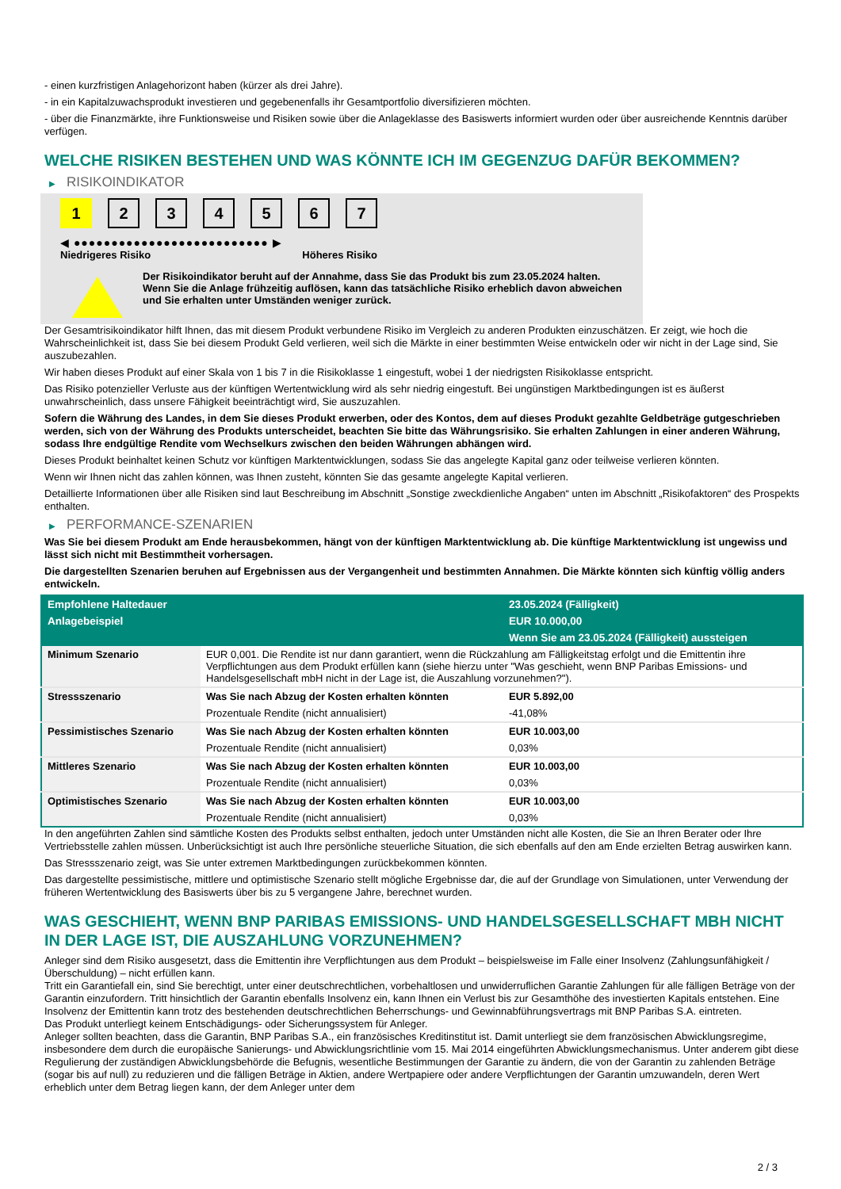- einen kurzfristigen Anlagehorizont haben (kürzer als drei Jahre).
- in ein Kapitalzuwachsprodukt investieren und gegebenenfalls ihr Gesamtportfolio diversifizieren möchten.
- über die Finanzmärkte, ihre Funktionsweise und Risiken sowie über die Anlageklasse des Basiswerts informiert wurden oder über ausreichende Kenntnis darüber verfügen.
WELCHE RISIKEN BESTEHEN UND WAS KÖNNTE ICH IM GEGENZUG DAFÜR BEKOMMEN?
▶ RISIKOINDIKATOR
1 2 3 4 5 6 7
◀ ●●●●●●●●●●●●●●●●●●●●●●●●●● ▶
Niedrigeres Risiko Höheres Risiko
Der Risikoindikator beruht auf der Annahme, dass Sie das Produkt bis zum 23.05.2024 halten.
Wenn Sie die Anlage frühzeitig auflösen, kann das tatsächliche Risiko erheblich davon abweichen und Sie erhalten unter Umständen weniger zurück.
Der Gesamtrisikoindikator hilft Ihnen, das mit diesem Produkt verbundene Risiko im Vergleich zu anderen Produkten einzuschätzen. Er zeigt, wie hoch die Wahrscheinlichkeit ist, dass Sie bei diesem Produkt Geld verlieren, weil sich die Märkte in einer bestimmten Weise entwickeln oder wir nicht in der Lage sind, Sie auszubezahlen.
Wir haben dieses Produkt auf einer Skala von 1 bis 7 in die Risikoklasse 1 eingestuft, wobei 1 der niedrigsten Risikoklasse entspricht.
Das Risiko potenzieller Verluste aus der künftigen Wertentwicklung wird als sehr niedrig eingestuft. Bei ungünstigen Marktbedingungen ist es äußerst unwahrscheinlich, dass unsere Fähigkeit beeinträchtigt wird, Sie auszuzahlen.
Sofern die Währung des Landes, in dem Sie dieses Produkt erwerben, oder des Kontos, dem auf dieses Produkt gezahlte Geldbeträge gutgeschrieben werden, sich von der Währung des Produkts unterscheidet, beachten Sie bitte das Währungsrisiko. Sie erhalten Zahlungen in einer anderen Währung, sodass Ihre endgültige Rendite vom Wechselkurs zwischen den beiden Währungen abhängen wird.
Dieses Produkt beinhaltet keinen Schutz vor künftigen Marktentwicklungen, sodass Sie das angelegte Kapital ganz oder teilweise verlieren könnten.
Wenn wir Ihnen nicht das zahlen können, was Ihnen zusteht, könnten Sie das gesamte angelegte Kapital verlieren.
Detaillierte Informationen über alle Risiken sind laut Beschreibung im Abschnitt „Sonstige zweckdienliche Angaben“ unten im Abschnitt „Risikofaktoren“ des Prospekts enthalten.
▶ PERFORMANCE-SZENARIEN
Was Sie bei diesem Produkt am Ende herausbekommen, hängt von der künftigen Marktentwicklung ab. Die künftige Marktentwicklung ist ungewiss und lässt sich nicht mit Bestimmtheit vorhersagen.
Die dargestellten Szenarien beruhen auf Ergebnissen aus der Vergangenheit und bestimmten Annahmen. Die Märkte könnten sich künftig völlig anders entwickeln.
| Empfohlene Haltedauer | | 23.05.2024 (Fälligkeit) |
| --- | --- | --- |
| Anlagebeispiel | | EUR 10.000,00 |
| | | Wenn Sie am 23.05.2024 (Fälligkeit) aussteigen |
| Minimum Szenario | EUR 0,001. Die Rendite ist nur dann garantiert, wenn die Rückzahlung am Fälligkeitstag erfolgt und die Emittentin ihre Verpflichtungen aus dem Produkt erfüllen kann (siehe hierzu unter "Was geschieht, wenn BNP Paribas Emissions- und Handelsgesellschaft mbH nicht in der Lage ist, die Auszahlung vorzunehmen?"). | |
| Stressszenario | Was Sie nach Abzug der Kosten erhalten könnten | EUR 5.892,00 |
| | Prozentuale Rendite (nicht annualisiert) | -41,08% |
| Pessimistisches Szenario | Was Sie nach Abzug der Kosten erhalten könnten | EUR 10.003,00 |
| | Prozentuale Rendite (nicht annualisiert) | 0,03% |
| Mittleres Szenario | Was Sie nach Abzug der Kosten erhalten könnten | EUR 10.003,00 |
| | Prozentuale Rendite (nicht annualisiert) | 0,03% |
| Optimistisches Szenario | Was Sie nach Abzug der Kosten erhalten könnten | EUR 10.003,00 |
| | Prozentuale Rendite (nicht annualisiert) | 0,03% |
In den angeführten Zahlen sind sämtliche Kosten des Produkts selbst enthalten, jedoch unter Umständen nicht alle Kosten, die Sie an Ihren Berater oder Ihre Vertriebsstelle zahlen müssen. Unberücksichtigt ist auch Ihre persönliche steuerliche Situation, die sich ebenfalls auf den am Ende erzielten Betrag auswirken kann.
Das Stressszenario zeigt, was Sie unter extremen Marktbedingungen zurückbekommen könnten.
Das dargestellte pessimistische, mittlere und optimistische Szenario stellt mögliche Ergebnisse dar, die auf der Grundlage von Simulationen, unter Verwendung der früheren Wertentwicklung des Basiswerts über bis zu 5 vergangene Jahre, berechnet wurden.
WAS GESCHIEHT, WENN BNP PARIBAS EMISSIONS- UND HANDELSGESELLSCHAFT MBH NICHT IN DER LAGE IST, DIE AUSZAHLUNG VORZUNEHMEN?
Anleger sind dem Risiko ausgesetzt, dass die Emittentin ihre Verpflichtungen aus dem Produkt – beispielsweise im Falle einer Insolvenz (Zahlungsunfähigkeit / Überschuldung) – nicht erfüllen kann.
Tritt ein Garantiefall ein, sind Sie berechtigt, unter einer deutschrechtlichen, vorbehaltlosen und unwiderruflichen Garantie Zahlungen für alle fälligen Beträge von der Garantin einzufordern. Tritt hinsichtlich der Garantin ebenfalls Insolvenz ein, kann Ihnen ein Verlust bis zur Gesamthöhe des investierten Kapitals entstehen. Eine Insolvenz der Emittentin kann trotz des bestehenden deutschrechtlichen Beherrschungs- und Gewinnabführungsvertrags mit BNP Paribas S.A. eintreten.
Das Produkt unterliegt keinem Entschädigungs- oder Sicherungssystem für Anleger.
Anleger sollten beachten, dass die Garantin, BNP Paribas S.A., ein französisches Kreditinstitut ist. Damit unterliegt sie dem französischen Abwicklungsregime, insbesondere dem durch die europäische Sanierungs- und Abwicklungsrichtlinie vom 15. Mai 2014 eingeführten Abwicklungsmechanismus. Unter anderem gibt diese Regulierung der zuständigen Abwicklungsbehörde die Befugnis, wesentliche Bestimmungen der Garantie zu ändern, die von der Garantin zu zahlenden Beträge (sogar bis auf null) zu reduzieren und die fälligen Beträge in Aktien, andere Wertpapiere oder andere Verpflichtungen der Garantin umzuwandeln, deren Wert erheblich unter dem Betrag liegen kann, der dem Anleger unter dem
2 / 3